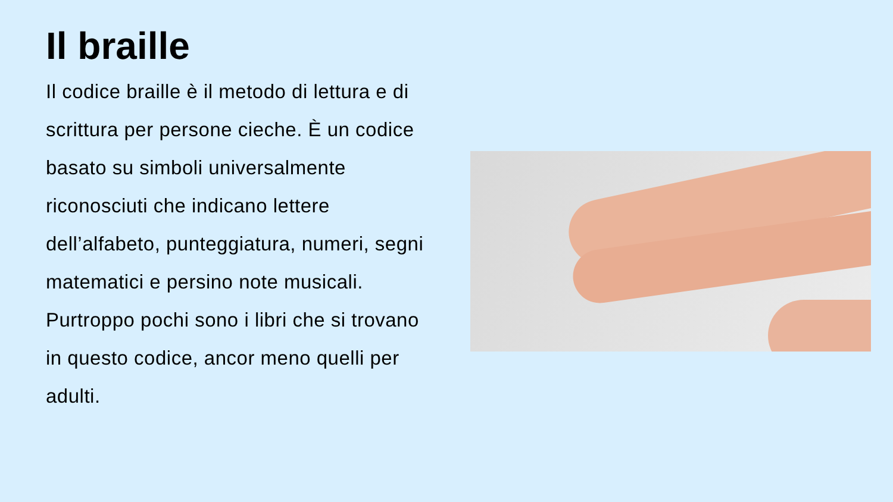Il braille
Il codice braille è il metodo di lettura e di scrittura per persone cieche. È un codice basato su simboli universalmente riconosciuti che indicano lettere dell’alfabeto, punteggiatura, numeri, segni matematici e persino note musicali. Purtroppo pochi sono i libri che si trovano in questo codice, ancor meno quelli per adulti.